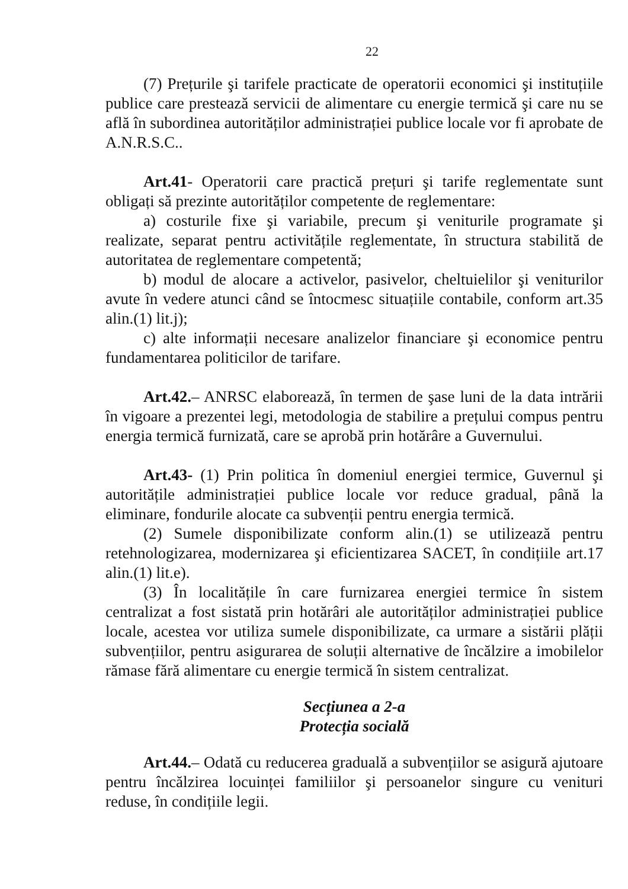22
(7) Prețurile şi tarifele practicate de operatorii economici şi instituțiile publice care prestează servicii de alimentare cu energie termică şi care nu se află în subordinea autorităților administrației publice locale vor fi aprobate de A.N.R.S.C..
Art.41- Operatorii care practică prețuri şi tarife reglementate sunt obligați să prezinte autorităților competente de reglementare:
a) costurile fixe şi variabile, precum şi veniturile programate şi realizate, separat pentru activitățile reglementate, în structura stabilită de autoritatea de reglementare competentă;
b) modul de alocare a activelor, pasivelor, cheltuielilor şi veniturilor avute în vedere atunci când se întocmesc situațiile contabile, conform art.35 alin.(1) lit.j);
c) alte informații necesare analizelor financiare şi economice pentru fundamentarea politicilor de tarifare.
Art.42.– ANRSC elaborează, în termen de şase luni de la data intrării în vigoare a prezentei legi, metodologia de stabilire a prețului compus pentru energia termică furnizată, care se aprobă prin hotărâre a Guvernului.
Art.43- (1) Prin politica în domeniul energiei termice, Guvernul şi autoritățile administrației publice locale vor reduce gradual, până la eliminare, fondurile alocate ca subvenții pentru energia termică.
(2) Sumele disponibilizate conform alin.(1) se utilizează pentru retehnologizarea, modernizarea şi eficientizarea SACET, în condițiile art.17 alin.(1) lit.e).
(3) În localitățile în care furnizarea energiei termice în sistem centralizat a fost sistată prin hotărâri ale autorităților administrației publice locale, acestea vor utiliza sumele disponibilizate, ca urmare a sistării plății subvențiilor, pentru asigurarea de soluții alternative de încălzire a imobilelor rămase fără alimentare cu energie termică în sistem centralizat.
Secțiunea a 2-a
Protecția socială
Art.44.– Odată cu reducerea graduală a subvențiilor se asigură ajutoare pentru încălzirea locuinței familiilor şi persoanelor singure cu venituri reduse, în condițiile legii.